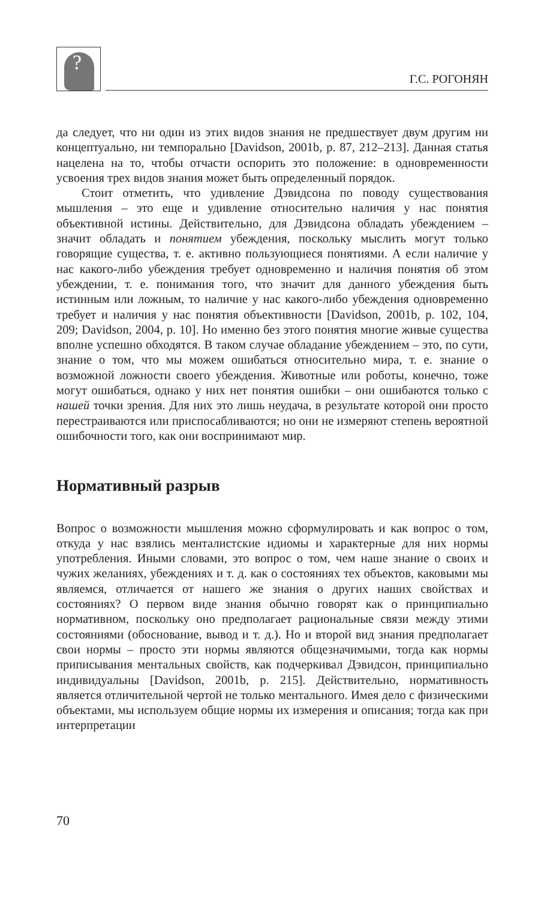?
Г.С. РОГОНЯН
да следует, что ни один из этих видов знания не предшествует двум другим ни концептуально, ни темпорально [Davidson, 2001b, p. 87, 212–213]. Данная статья нацелена на то, чтобы отчасти оспорить это положение: в одновременности усвоения трех видов знания может быть определенный порядок.
Стоит отметить, что удивление Дэвидсона по поводу существования мышления – это еще и удивление относительно наличия у нас понятия объективной истины. Действительно, для Дэвидсона обладать убеждением – значит обладать и понятием убеждения, поскольку мыслить могут только говорящие существа, т. е. активно пользующиеся понятиями. А если наличие у нас какого-либо убеждения требует одновременно и наличия понятия об этом убеждении, т. е. понимания того, что значит для данного убеждения быть истинным или ложным, то наличие у нас какого-либо убеждения одновременно требует и наличия у нас понятия объективности [Davidson, 2001b, p. 102, 104, 209; Davidson, 2004, p. 10]. Но именно без этого понятия многие живые существа вполне успешно обходятся. В таком случае обладание убеждением – это, по сути, знание о том, что мы можем ошибаться относительно мира, т. е. знание о возможной ложности своего убеждения. Животные или роботы, конечно, тоже могут ошибаться, однако у них нет понятия ошибки – они ошибаются только с нашей точки зрения. Для них это лишь неудача, в результате которой они просто перестраиваются или приспосабливаются; но они не измеряют степень вероятной ошибочности того, как они воспринимают мир.
Нормативный разрыв
Вопрос о возможности мышления можно сформулировать и как вопрос о том, откуда у нас взялись менталистские идиомы и характерные для них нормы употребления. Иными словами, это вопрос о том, чем наше знание о своих и чужих желаниях, убеждениях и т. д. как о состояниях тех объектов, каковыми мы являемся, отличается от нашего же знания о других наших свойствах и состояниях? О первом виде знания обычно говорят как о принципиально нормативном, поскольку оно предполагает рациональные связи между этими состояниями (обоснование, вывод и т. д.). Но и второй вид знания предполагает свои нормы – просто эти нормы являются общезначимыми, тогда как нормы приписывания ментальных свойств, как подчеркивал Дэвидсон, принципиально индивидуальны [Davidson, 2001b, p. 215]. Действительно, нормативность является отличительной чертой не только ментального. Имея дело с физическими объектами, мы используем общие нормы их измерения и описания; тогда как при интерпретации
70